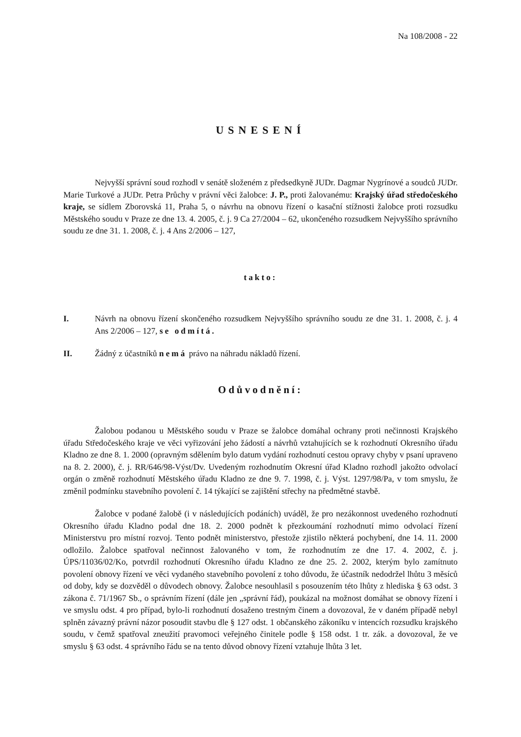Na 108/2008 - 22
USNESENÍ
Nejvyšší správní soud rozhodl v senátě složeném z předsedkyně JUDr. Dagmar Nygrínové a soudců JUDr. Marie Turkové a JUDr. Petra Průchy v právní věci žalobce: J. P., proti žalovanému: Krajský úřad středočeského kraje, se sídlem Zborovská 11, Praha 5, o návrhu na obnovu řízení o kasační stížnosti žalobce proti rozsudku Městského soudu v Praze ze dne 13. 4. 2005, č. j. 9 Ca 27/2004 – 62, ukončeného rozsudkem Nejvyššího správního soudu ze dne 31. 1. 2008, č. j. 4 Ans 2/2006 – 127,
takto:
I. Návrh na obnovu řízení skončeného rozsudkem Nejvyššího správního soudu ze dne 31. 1. 2008, č. j. 4 Ans 2/2006 – 127, se odmítá.
II. Žádný z účastníků nemá právo na náhradu nákladů řízení.
Odůvodnění:
Žalobou podanou u Městského soudu v Praze se žalobce domáhal ochrany proti nečinnosti Krajského úřadu Středočeského kraje ve věci vyřizování jeho žádostí a návrhů vztahujících se k rozhodnutí Okresního úřadu Kladno ze dne 8. 1. 2000 (opravným sdělením bylo datum vydání rozhodnutí cestou opravy chyby v psaní upraveno na 8. 2. 2000), č. j. RR/646/98-Výst/Dv. Uvedeným rozhodnutím Okresní úřad Kladno rozhodl jakožto odvolací orgán o změně rozhodnutí Městského úřadu Kladno ze dne 9. 7. 1998, č. j. Výst. 1297/98/Pa, v tom smyslu, že změnil podmínku stavebního povolení č. 14 týkající se zajištění střechy na předmětné stavbě.
Žalobce v podané žalobě (i v následujících podáních) uváděl, že pro nezákonnost uvedeného rozhodnutí Okresního úřadu Kladno podal dne 18. 2. 2000 podnět k přezkoumání rozhodnutí mimo odvolací řízení Ministerstvu pro místní rozvoj. Tento podnět ministerstvo, přestože zjistilo některá pochybení, dne 14. 11. 2000 odložilo. Žalobce spatřoval nečinnost žalovaného v tom, že rozhodnutím ze dne 17. 4. 2002, č. j. ÚPS/11036/02/Ko, potvrdil rozhodnutí Okresního úřadu Kladno ze dne 25. 2. 2002, kterým bylo zamítnuto povolení obnovy řízení ve věci vydaného stavebního povolení z toho důvodu, že účastník nedodržel lhůtu 3 měsíců od doby, kdy se dozvěděl o důvodech obnovy. Žalobce nesouhlasil s posouzením této lhůty z hlediska § 63 odst. 3 zákona č. 71/1967 Sb., o správním řízení (dále jen „správní řád), poukázal na možnost domáhat se obnovy řízení i ve smyslu odst. 4 pro případ, bylo-li rozhodnutí dosaženo trestným činem a dovozoval, že v daném případě nebyl splněn závazný právní názor posoudit stavbu dle § 127 odst. 1 občanského zákoníku v intencích rozsudku krajského soudu, v čemž spatřoval zneužití pravomoci veřejného činitele podle § 158 odst. 1 tr. zák. a dovozoval, že ve smyslu § 63 odst. 4 správního řádu se na tento důvod obnovy řízení vztahuje lhůta 3 let.